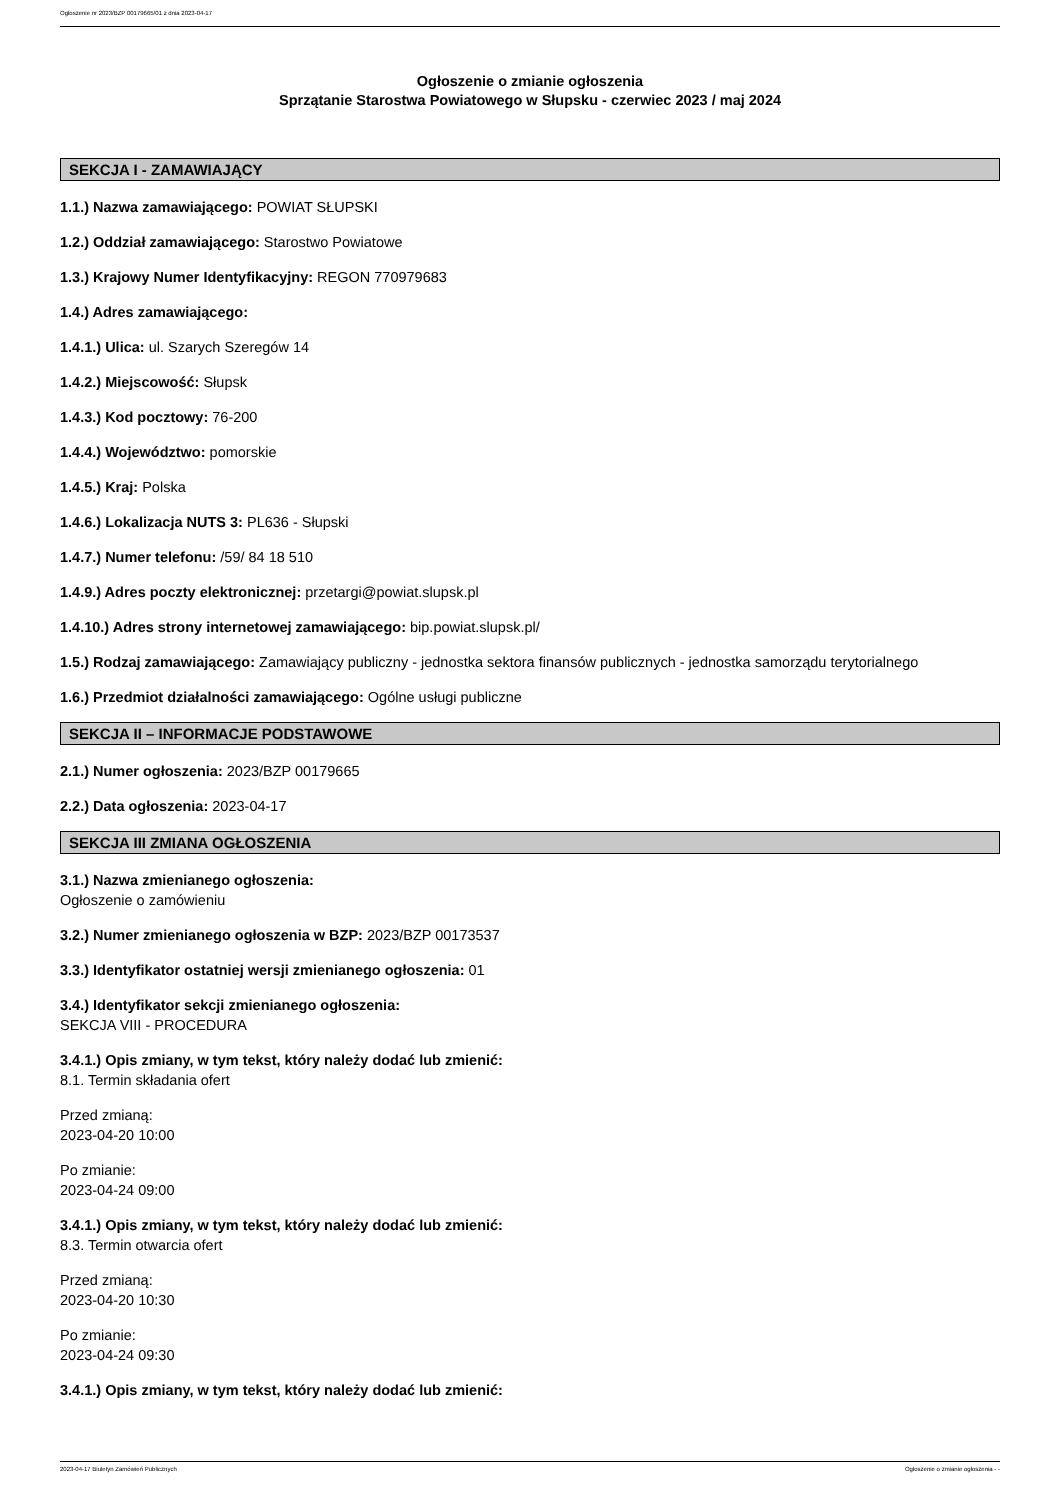Ogłoszenie nr 2023/BZP 00179665/01 z dnia 2023-04-17
Ogłoszenie o zmianie ogłoszenia
Sprzątanie Starostwa Powiatowego w Słupsku - czerwiec 2023 / maj 2024
SEKCJA I - ZAMAWIAJĄCY
1.1.) Nazwa zamawiającego: POWIAT SŁUPSKI
1.2.) Oddział zamawiającego: Starostwo Powiatowe
1.3.) Krajowy Numer Identyfikacyjny: REGON 770979683
1.4.) Adres zamawiającego:
1.4.1.) Ulica: ul. Szarych Szeregów 14
1.4.2.) Miejscowość: Słupsk
1.4.3.) Kod pocztowy: 76-200
1.4.4.) Województwo: pomorskie
1.4.5.) Kraj: Polska
1.4.6.) Lokalizacja NUTS 3: PL636 - Słupski
1.4.7.) Numer telefonu: /59/ 84 18 510
1.4.9.) Adres poczty elektronicznej: przetargi@powiat.slupsk.pl
1.4.10.) Adres strony internetowej zamawiającego: bip.powiat.slupsk.pl/
1.5.) Rodzaj zamawiającego: Zamawiający publiczny - jednostka sektora finansów publicznych - jednostka samorządu terytorialnego
1.6.) Przedmiot działalności zamawiającego: Ogólne usługi publiczne
SEKCJA II – INFORMACJE PODSTAWOWE
2.1.) Numer ogłoszenia: 2023/BZP 00179665
2.2.) Data ogłoszenia: 2023-04-17
SEKCJA III ZMIANA OGŁOSZENIA
3.1.) Nazwa zmienianego ogłoszenia:
Ogłoszenie o zamówieniu
3.2.) Numer zmienianego ogłoszenia w BZP: 2023/BZP 00173537
3.3.) Identyfikator ostatniej wersji zmienianego ogłoszenia: 01
3.4.) Identyfikator sekcji zmienianego ogłoszenia:
SEKCJA VIII - PROCEDURA
3.4.1.) Opis zmiany, w tym tekst, który należy dodać lub zmienić:
8.1. Termin składania ofert
Przed zmianą:
2023-04-20 10:00
Po zmianie:
2023-04-24 09:00
3.4.1.) Opis zmiany, w tym tekst, który należy dodać lub zmienić:
8.3. Termin otwarcia ofert
Przed zmianą:
2023-04-20 10:30
Po zmianie:
2023-04-24 09:30
3.4.1.) Opis zmiany, w tym tekst, który należy dodać lub zmienić:
2023-04-17 Biuletyn Zamówień Publicznych Ogłoszenie o zmianie ogłoszenia - -